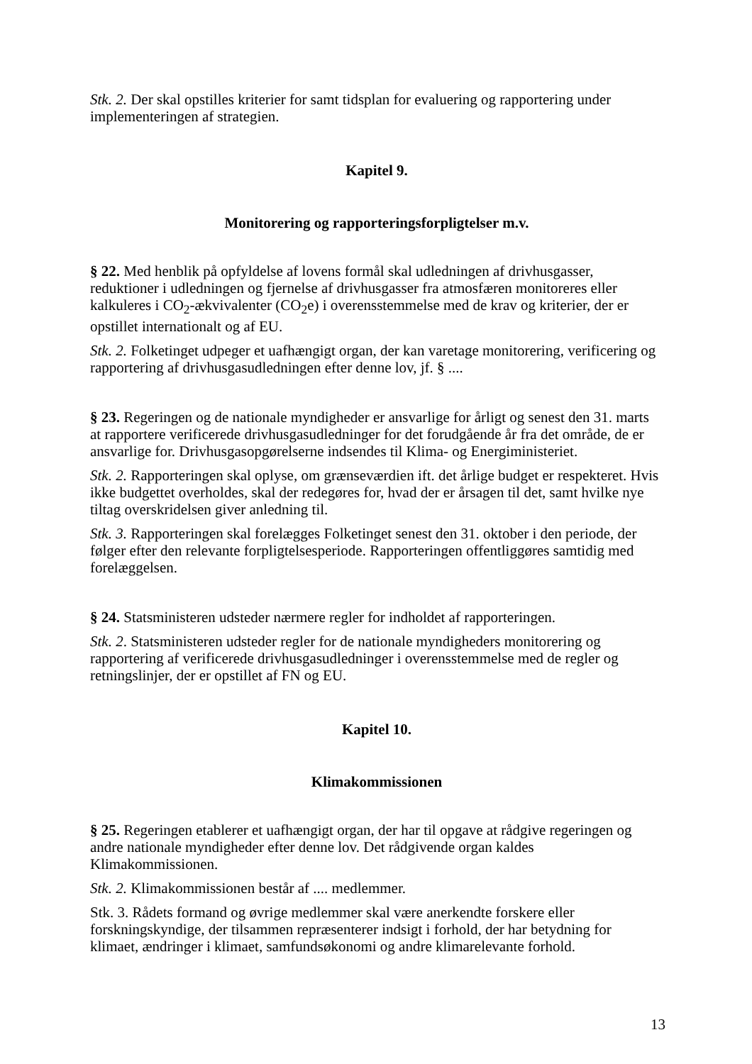Stk. 2. Der skal opstilles kriterier for samt tidsplan for evaluering og rapportering under implementeringen af strategien.
Kapitel 9.
Monitorering og rapporteringsforpligtelser m.v.
§ 22. Med henblik på opfyldelse af lovens formål skal udledningen af drivhusgasser, reduktioner i udledningen og fjernelse af drivhusgasser fra atmosfæren monitoreres eller kalkuleres i CO<sub>2</sub>-ækvivalenter (CO<sub>2</sub>e) i overensstemmelse med de krav og kriterier, der er opstillet internationalt og af EU.
Stk. 2. Folketinget udpeger et uafhængigt organ, der kan varetage monitorering, verificering og rapportering af drivhusgasudledningen efter denne lov, jf. § ....
§ 23. Regeringen og de nationale myndigheder er ansvarlige for årligt og senest den 31. marts at rapportere verificerede drivhusgasudledninger for det forudgående år fra det område, de er ansvarlige for. Drivhusgasopgørelserne indsendes til Klima- og Energiministeriet.
Stk. 2. Rapporteringen skal oplyse, om grænseværdien ift. det årlige budget er respekteret. Hvis ikke budgettet overholdes, skal der redegøres for, hvad der er årsagen til det, samt hvilke nye tiltag overskridelsen giver anledning til.
Stk. 3. Rapporteringen skal forelægges Folketinget senest den 31. oktober i den periode, der følger efter den relevante forpligtelsesperiode. Rapporteringen offentliggøres samtidig med forelæggelsen.
§ 24. Statsministeren udsteder nærmere regler for indholdet af rapporteringen.
Stk. 2. Statsministeren udsteder regler for de nationale myndigheders monitorering og rapportering af verificerede drivhusgasudledninger i overensstemmelse med de regler og retningslinjer, der er opstillet af FN og EU.
Kapitel 10.
Klimakommissionen
§ 25. Regeringen etablerer et uafhængigt organ, der har til opgave at rådgive regeringen og andre nationale myndigheder efter denne lov. Det rådgivende organ kaldes Klimakommissionen.
Stk. 2. Klimakommissionen består af .... medlemmer.
Stk. 3. Rådets formand og øvrige medlemmer skal være anerkendte forskere eller forskningskyndige, der tilsammen repræsenterer indsigt i forhold, der har betydning for klimaet, ændringer i klimaet, samfundsøkonomi og andre klimarelevante forhold.
13